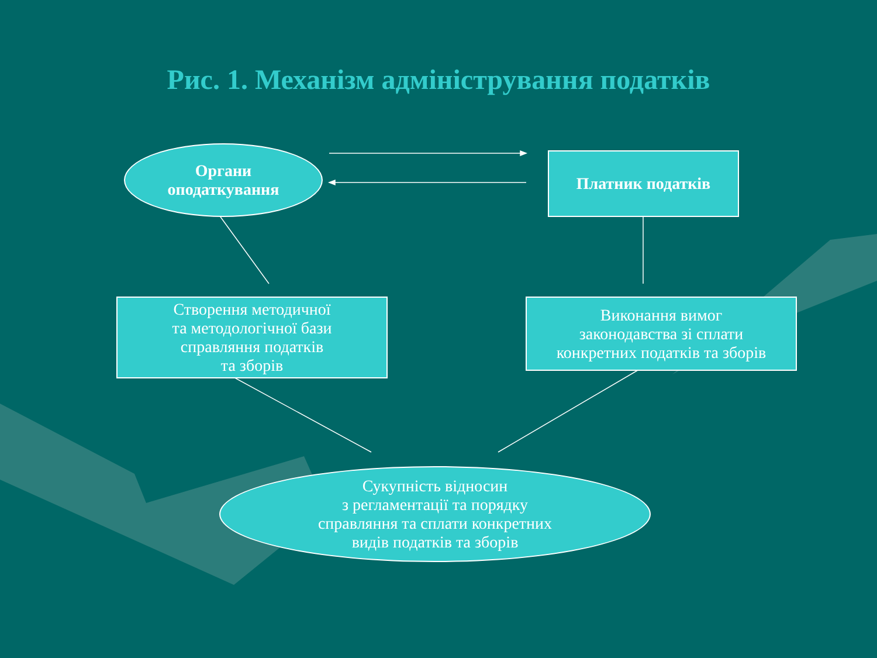Рис. 1. Механізм адміністрування податків
Органи
оподаткування
Платник податків
Створення методичної
та методологічної бази
справляння податків
та зборів
Виконання вимог
законодавства зі сплати
конкретних податків та зборів
Сукупність відносин
з регламентації та порядку
справляння та сплати конкретних
видів податків та зборів